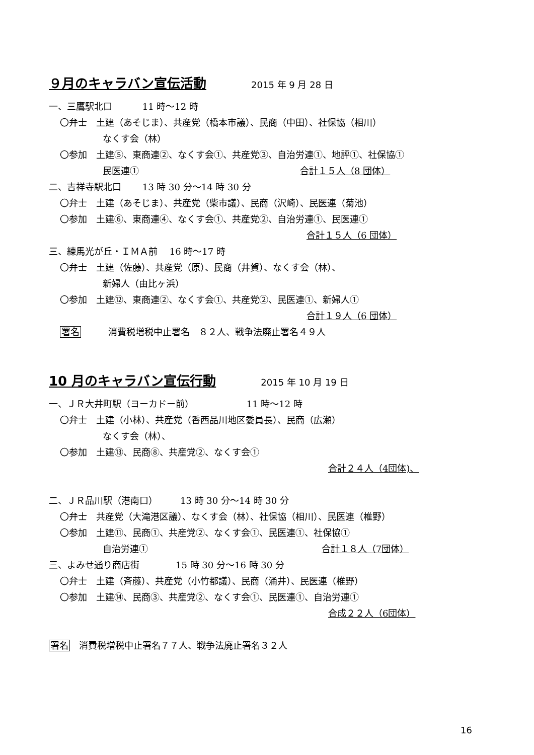９月のキャラバン宣伝活動 2015 年 9 月 28 日
一、三鷹駅北口　　　 11 時～12 時
〇弁士　土建（あそじま）、共産党（橋本市議）、民商（中田）、社保協（相川）
なくす会（林）
〇参加　土建⑤、東商連②、なくす会①、共産党③、自治労連①、地評①、社保協①
民医連① 合計１５人（8 団体）
二、吉祥寺駅北口　　 13 時 30 分～14 時 30 分
〇弁士　土建（あそじま）、共産党（柴市議）、民商（沢崎）、民医連（菊池）
〇参加　土建⑥、東商連④、なくす会①、共産党②、自治労連①、民医連①
合計１５人（6 団体）
三、練馬光が丘・ＩＭＡ前　 16 時～17 時
〇弁士　土建（佐藤）、共産党（原）、民商（井賀）、なくす会（林）、
新婦人（由比ヶ浜）
〇参加　土建⑫、東商連②、なくす会①、共産党②、民医連①、新婦人①
合計１９人（6 団体）
署名　　　消費税増税中止署名　８２人、戦争法廃止署名４９人
10 月のキャラバン宣伝行動 2015 年 10 月 19 日
一、ＪＲ大井町駅（ヨーカドー前）　　　　　　 11 時～12 時
〇弁士　土建（小林）、共産党（香西品川地区委員長）、民商（広瀬）
なくす会（林）、
〇参加　土建⑬、民商⑧、共産党②、なくす会①
合計２４人（4団体)、
二、ＪＲ品川駅（港南口）　　　13 時 30 分～14 時 30 分
〇弁士　共産党（大滝港区議）、なくす会（林）、社保協（相川）、民医連（椎野）
〇参加　土建⑪、民商①、共産党②、なくす会①、民医連①、社保協①
自治労連① 合計１８人（7団体）
三、よみせ通り商店街　　　　15 時 30 分～16 時 30 分
〇弁士　土建（斉藤）、共産党（小竹都議）、民商（涌井）、民医連（椎野）
〇参加　土建⑭、民商③、共産党②、なくす会①、民医連①、自治労連①
合成２２人（6団体）
署名　消費税増税中止署名７７人、戦争法廃止署名３２人
16